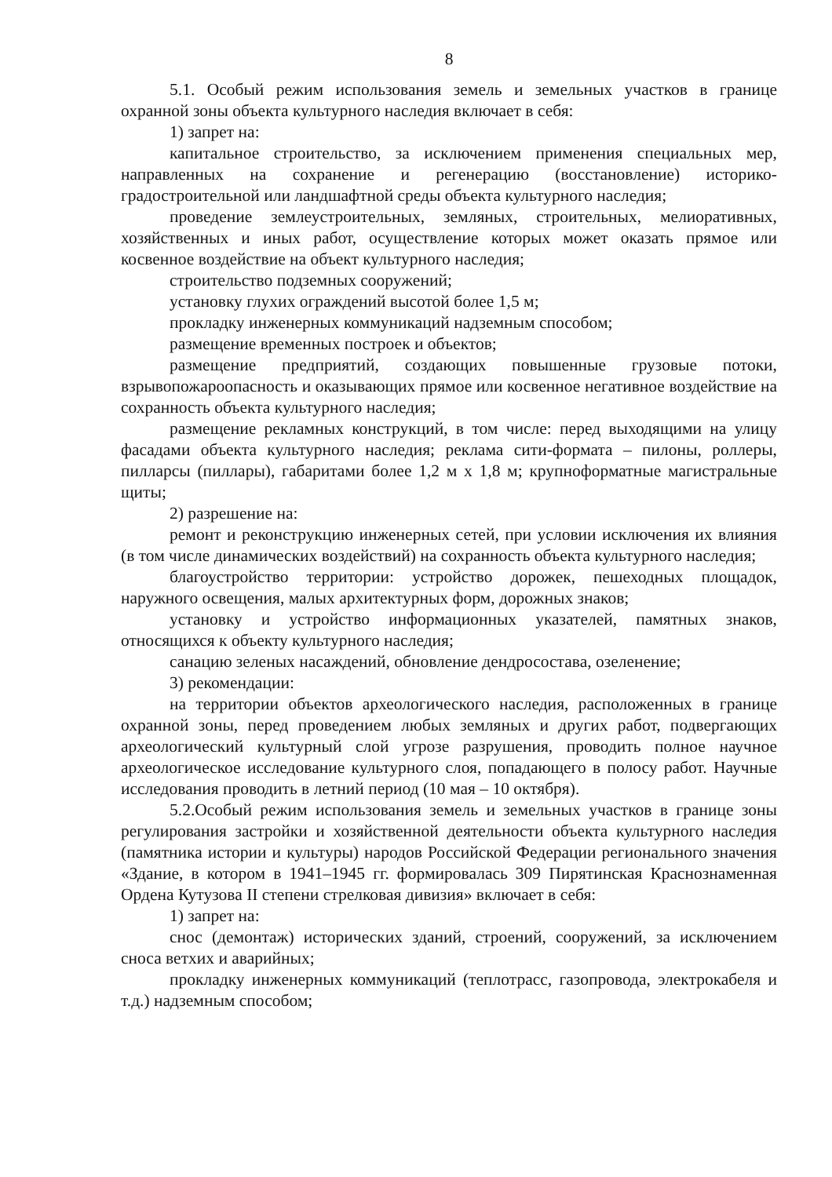8
5.1. Особый режим использования земель и земельных участков в границе охранной зоны объекта культурного наследия включает в себя:
1) запрет на:
капитальное строительство, за исключением применения специальных мер, направленных на сохранение и регенерацию (восстановление) историко-градостроительной или ландшафтной среды объекта культурного наследия;
проведение землеустроительных, земляных, строительных, мелиоративных, хозяйственных и иных работ, осуществление которых может оказать прямое или косвенное воздействие на объект культурного наследия;
строительство подземных сооружений;
установку глухих ограждений высотой более 1,5 м;
прокладку инженерных коммуникаций надземным способом;
размещение временных построек и объектов;
размещение предприятий, создающих повышенные грузовые потоки, взрывопожароопасность и оказывающих прямое или косвенное негативное воздействие на сохранность объекта культурного наследия;
размещение рекламных конструкций, в том числе: перед выходящими на улицу фасадами объекта культурного наследия; реклама сити-формата – пилоны, роллеры, пилларсы (пиллары), габаритами более 1,2 м х 1,8 м; крупноформатные магистральные щиты;
2) разрешение на:
ремонт и реконструкцию инженерных сетей, при условии исключения их влияния (в том числе динамических воздействий) на сохранность объекта культурного наследия;
благоустройство территории: устройство дорожек, пешеходных площадок, наружного освещения, малых архитектурных форм, дорожных знаков;
установку и устройство информационных указателей, памятных знаков, относящихся к объекту культурного наследия;
санацию зеленых насаждений, обновление дендросостава, озеленение;
3) рекомендации:
на территории объектов археологического наследия, расположенных в границе охранной зоны, перед проведением любых земляных и других работ, подвергающих археологический культурный слой угрозе разрушения, проводить полное научное археологическое исследование культурного слоя, попадающего в полосу работ. Научные исследования проводить в летний период (10 мая – 10 октября).
5.2.Особый режим использования земель и земельных участков в границе зоны регулирования застройки и хозяйственной деятельности объекта культурного наследия (памятника истории и культуры) народов Российской Федерации регионального значения «Здание, в котором в 1941–1945 гг. формировалась 309 Пирятинская Краснознаменная Ордена Кутузова II степени стрелковая дивизия» включает в себя:
1) запрет на:
снос (демонтаж) исторических зданий, строений, сооружений, за исключением сноса ветхих и аварийных;
прокладку инженерных коммуникаций (теплотрасс, газопровода, электрокабеля и т.д.) надземным способом;